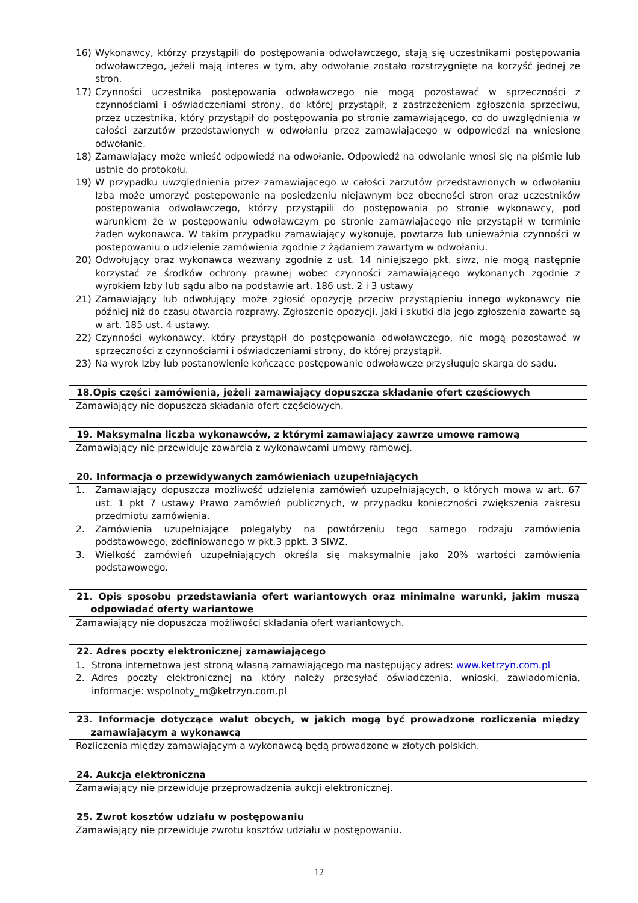16) Wykonawcy, którzy przystąpili do postępowania odwoławczego, stają się uczestnikami postępowania odwoławczego, jeżeli mają interes w tym, aby odwołanie zostało rozstrzygnięte na korzyść jednej ze stron.
17) Czynności uczestnika postępowania odwoławczego nie mogą pozostawać w sprzeczności z czynnościami i oświadczeniami strony, do której przystąpił, z zastrzeżeniem zgłoszenia sprzeciwu, przez uczestnika, który przystąpił do postępowania po stronie zamawiającego, co do uwzględnienia w całości zarzutów przedstawionych w odwołaniu przez zamawiającego w odpowiedzi na wniesione odwołanie.
18) Zamawiający może wnieść odpowiedź na odwołanie. Odpowiedź na odwołanie wnosi się na piśmie lub ustnie do protokołu.
19) W przypadku uwzględnienia przez zamawiającego w całości zarzutów przedstawionych w odwołaniu Izba może umorzyć postępowanie na posiedzeniu niejawnym bez obecności stron oraz uczestników postępowania odwoławczego, którzy przystąpili do postępowania po stronie wykonawcy, pod warunkiem że w postępowaniu odwoławczym po stronie zamawiającego nie przystąpił w terminie żaden wykonawca. W takim przypadku zamawiający wykonuje, powtarza lub unieważnia czynności w postępowaniu o udzielenie zamówienia zgodnie z żądaniem zawartym w odwołaniu.
20) Odwołujący oraz wykonawca wezwany zgodnie z ust. 14 niniejszego pkt. siwz, nie mogą następnie korzystać ze środków ochrony prawnej wobec czynności zamawiającego wykonanych zgodnie z wyrokiem Izby lub sądu albo na podstawie art. 186 ust. 2 i 3 ustawy
21) Zamawiający lub odwołujący może zgłosić opozycję przeciw przystąpieniu innego wykonawcy nie później niż do czasu otwarcia rozprawy. Zgłoszenie opozycji, jaki i skutki dla jego zgłoszenia zawarte są w art. 185 ust. 4 ustawy.
22) Czynności wykonawcy, który przystąpił do postępowania odwoławczego, nie mogą pozostawać w sprzeczności z czynnościami i oświadczeniami strony, do której przystąpił.
23) Na wyrok Izby lub postanowienie kończące postępowanie odwoławcze przysługuje skarga do sądu.
18.Opis części zamówienia, jeżeli zamawiający dopuszcza składanie ofert częściowych
Zamawiający nie dopuszcza składania ofert częściowych.
19. Maksymalna liczba wykonawców, z którymi zamawiający zawrze umowę ramową
Zamawiający nie przewiduje zawarcia z wykonawcami umowy ramowej.
20. Informacja o przewidywanych zamówieniach uzupełniających
1. Zamawiający dopuszcza możliwość udzielenia zamówień uzupełniających, o których mowa w art. 67 ust. 1 pkt 7 ustawy Prawo zamówień publicznych, w przypadku konieczności zwiększenia zakresu przedmiotu zamówienia.
2. Zamówienia uzupełniające polegałyby na powtórzeniu tego samego rodzaju zamówienia podstawowego, zdefiniowanego w pkt.3 ppkt. 3 SIWZ.
3. Wielkość zamówień uzupełniających określa się maksymalnie jako 20% wartości zamówienia podstawowego.
21. Opis sposobu przedstawiania ofert wariantowych oraz minimalne warunki, jakim muszą odpowiadać oferty wariantowe
Zamawiający nie dopuszcza możliwości składania ofert wariantowych.
22. Adres poczty elektronicznej zamawiającego
1. Strona internetowa jest stroną własną zamawiającego ma następujący adres: www.ketrzyn.com.pl
2. Adres poczty elektronicznej na który należy przesyłać oświadczenia, wnioski, zawiadomienia, informacje: wspolnoty_m@ketrzyn.com.pl
23. Informacje dotyczące walut obcych, w jakich mogą być prowadzone rozliczenia między zamawiającym a wykonawcą
Rozliczenia między zamawiającym a wykonawcą będą prowadzone w złotych polskich.
24. Aukcja elektroniczna
Zamawiający nie przewiduje przeprowadzenia aukcji elektronicznej.
25. Zwrot kosztów udziału w postępowaniu
Zamawiający nie przewiduje zwrotu kosztów udziału w postępowaniu.
12